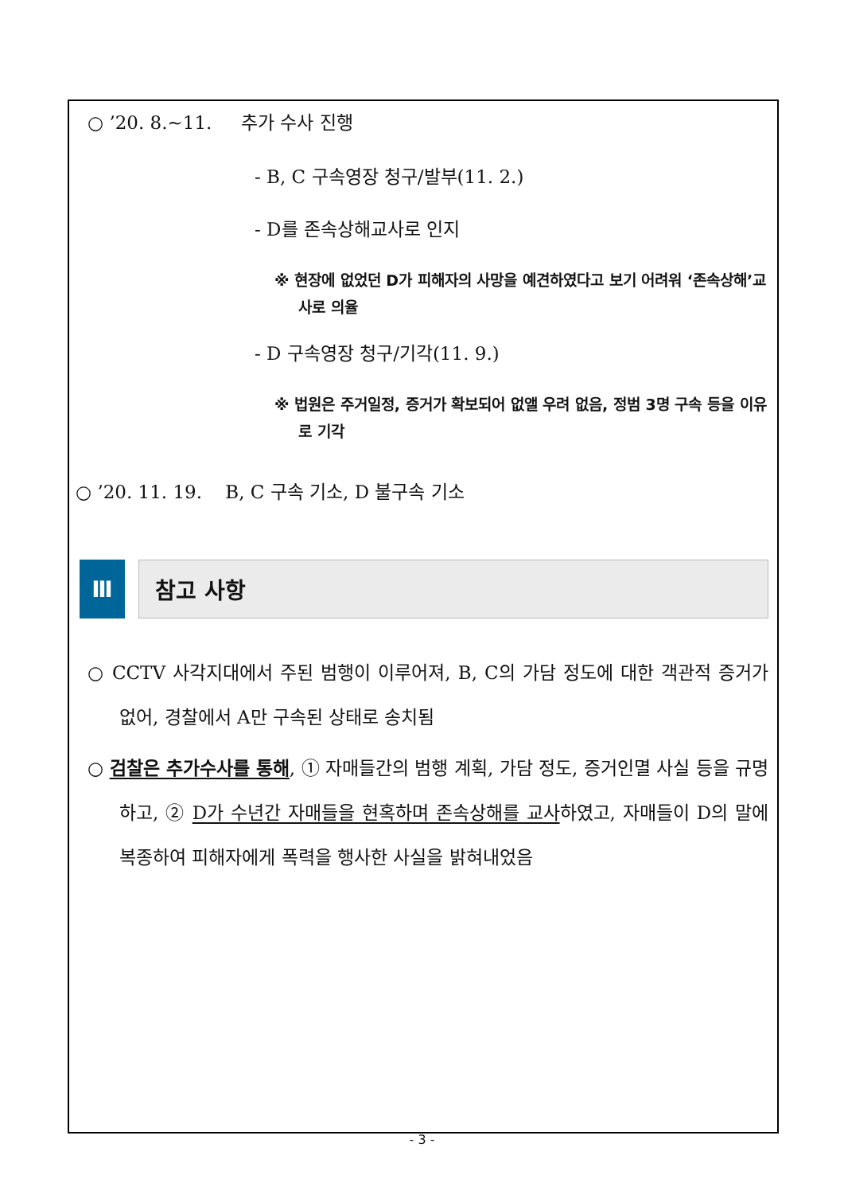○ ’20. 8.~11. 추가 수사 진행
- B, C 구속영장 청구/발부(11. 2.)
- D를 존속상해교사로 인지
※ 현장에 없었던 D가 피해자의 사망을 예견하였다고 보기 어려워 ‘존속상해’교사로 의율
- D 구속영장 청구/기각(11. 9.)
※ 법원은 주거일정, 증거가 확보되어 없앨 우려 없음, 정범 3명 구속 등을 이유로 기각
○ ’20. 11. 19. B, C 구속 기소, D 불구속 기소
Ⅲ 참고 사항
○ CCTV 사각지대에서 주된 범행이 이루어져, B, C의 가담 정도에 대한 객관적 증거가 없어, 경찰에서 A만 구속된 상태로 송치됨
○ 검찰은 추가수사를 통해, ① 자매들간의 범행 계획, 가담 정도, 증거인멸 사실 등을 규명하고, ② D가 수년간 자매들을 현혹하며 존속상해를 교사하였고, 자매들이 D의 말에 복종하여 피해자에게 폭력을 행사한 사실을 밝혀내었음
- 3 -